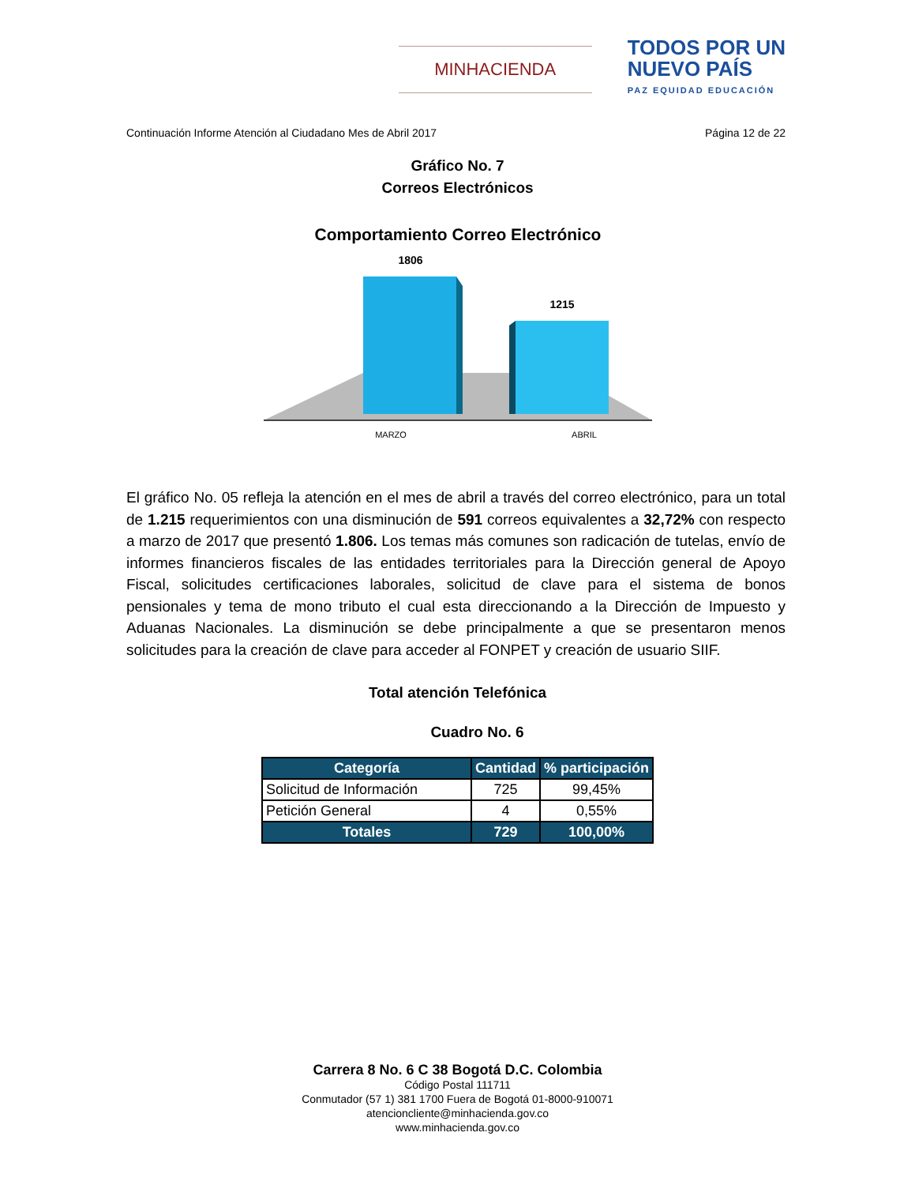MINHACIENDA
TODOS POR UN
NUEVO PAÍS
PAZ EQUIDAD EDUCACIÓN
Continuación Informe Atención al Ciudadano Mes de Abril 2017 Página 12 de 22
Gráfico No. 7
Correos Electrónicos
Comportamiento Correo Electrónico
1806
1215
MARZO
ABRIL
El gráfico No. 05 refleja la atención en el mes de abril a través del correo electrónico, para un total de 1.215 requerimientos con una disminución de 591 correos equivalentes a 32,72% con respecto a marzo de 2017 que presentó 1.806. Los temas más comunes son radicación de tutelas, envío de informes financieros fiscales de las entidades territoriales para la Dirección general de Apoyo Fiscal, solicitudes certificaciones laborales, solicitud de clave para el sistema de bonos pensionales y tema de mono tributo el cual esta direccionando a la Dirección de Impuesto y Aduanas Nacionales. La disminución se debe principalmente a que se presentaron menos solicitudes para la creación de clave para acceder al FONPET y creación de usuario SIIF.
Total atención Telefónica
Cuadro No. 6
| Categoría | Cantidad | % participación |
| --- | --- | --- |
| Solicitud de Información | 725 | 99,45% |
| Petición General | 4 | 0,55% |
| Totales | 729 | 100,00% |
Carrera 8 No. 6 C 38 Bogotá D.C. Colombia
Código Postal 111711
Conmutador (57 1) 381 1700 Fuera de Bogotá 01-8000-910071
atencioncliente@minhacienda.gov.co
www.minhacienda.gov.co